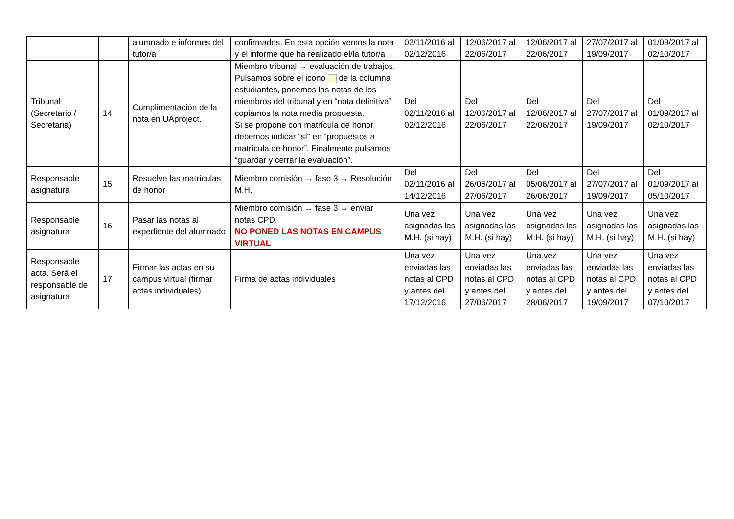| | | alumnado e informes del tutor/a | confirmados. En esta opción vemos la nota y el informe que ha realizado el/la tutor/a | 02/11/2016 al 02/12/2016 | 12/06/2017 al 22/06/2017 | 12/06/2017 al 22/06/2017 | 27/07/2017 al 19/09/2017 | 01/09/2017 al 02/10/2017 |
| Tribunal (Secretario / Secretaria) | 14 | Cumplimentación de la nota en UAproject. | Miembro tribunal → evaluación de trabajos. Pulsamos sobre el icono de la columna estudiantes, ponemos las notas de los miembros del tribunal y en “nota definitiva” copiamos la nota media propuesta. Si se propone con matrícula de honor debemos indicar “sí” en “propuestos a matrícula de honor”. Finalmente pulsamos “guardar y cerrar la evaluación”. | Del 02/11/2016 al 02/12/2016 | Del 12/06/2017 al 22/06/2017 | Del 12/06/2017 al 22/06/2017 | Del 27/07/2017 al 19/09/2017 | Del 01/09/2017 al 02/10/2017 |
| Responsable asignatura | 15 | Resuelve las matrículas de honor | Miembro comisión → fase 3 → Resolución M.H. | Del 02/11/2016 al 14/12/2016 | Del 26/05/2017 al 27/06/2017 | Del 05/06/2017 al 26/06/2017 | Del 27/07/2017 al 19/09/2017 | Del 01/09/2017 al 05/10/2017 |
| Responsable asignatura | 16 | Pasar las notas al expediente del alumnado | Miembro comisión → fase 3 → enviar notas CPD. NO PONED LAS NOTAS EN CAMPUS VIRTUAL | Una vez asignadas las M.H. (si hay) | Una vez asignadas las M.H. (si hay) | Una vez asignadas las M.H. (si hay) | Una vez asignadas las M.H. (si hay) | Una vez asignadas las M.H. (si hay) |
| Responsable acta. Será el responsable de asignatura | 17 | Firmar las actas en su campus virtual (firmar actas individuales) | Firma de actas individuales | Una vez enviadas las notas al CPD y antes del 17/12/2016 | Una vez enviadas las notas al CPD y antes del 27/06/2017 | Una vez enviadas las notas al CPD y antes del 28/06/2017 | Una vez enviadas las notas al CPD y antes del 19/09/2017 | Una vez enviadas las notas al CPD y antes del 07/10/2017 |